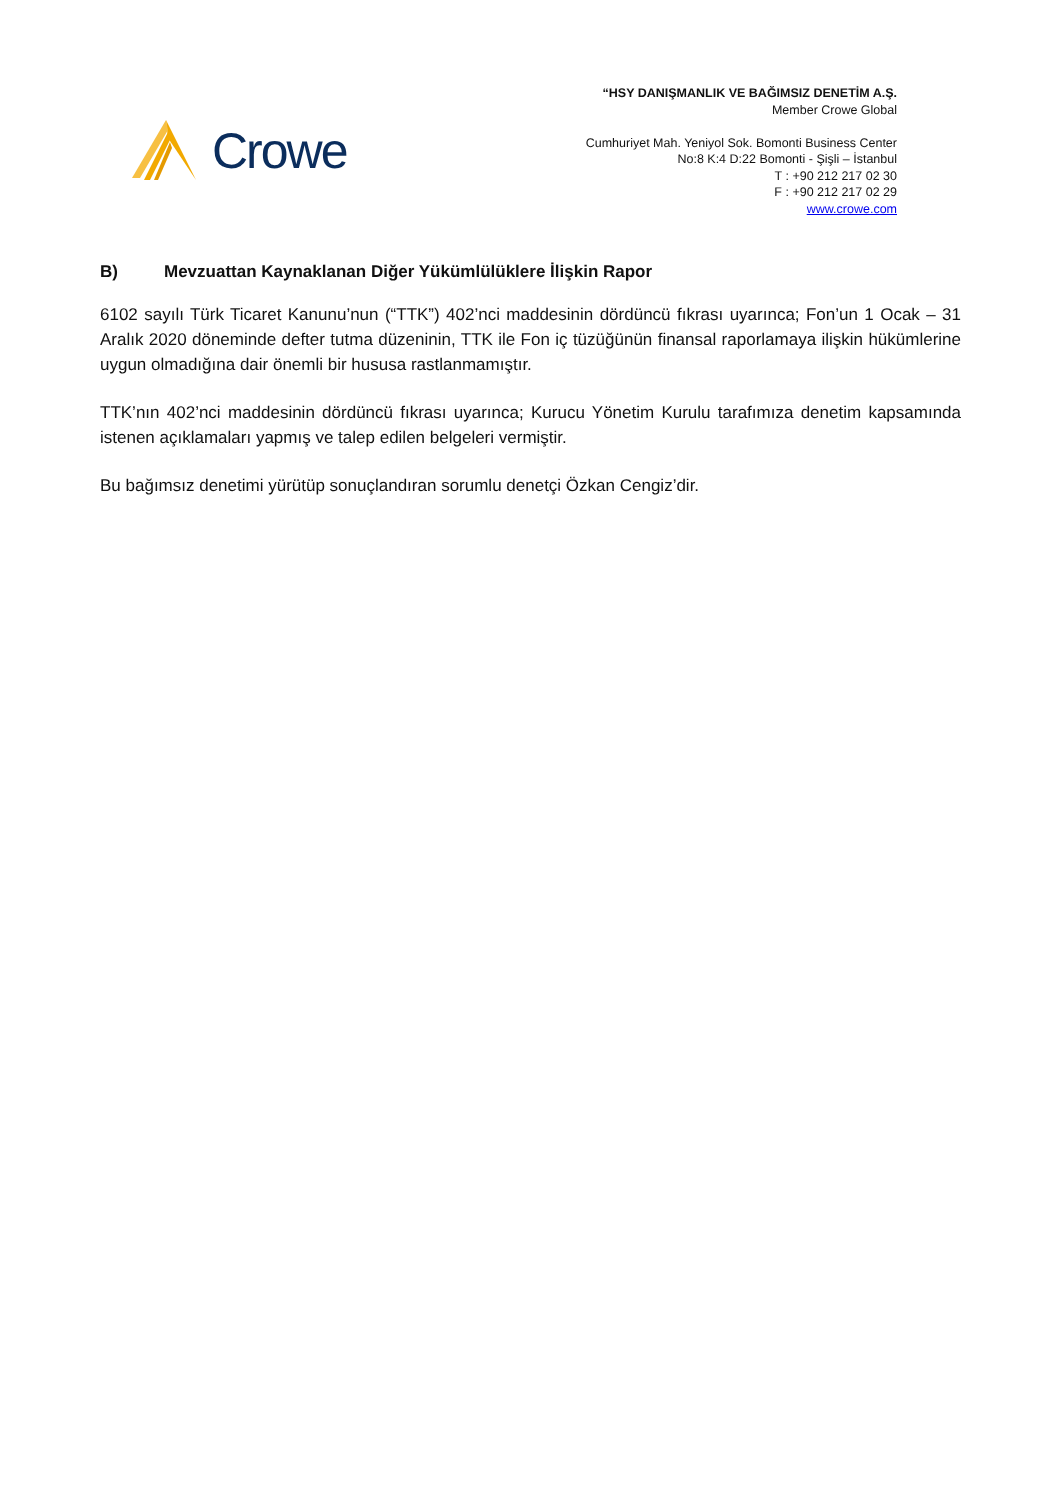Crowe
“HSY DANIŞMANLIK VE BAĞIMSIZ DENETİM A.Ş.
Member Crowe Global
Cumhuriyet Mah. Yeniyol Sok. Bomonti Business Center
No:8 K:4 D:22 Bomonti - Şişli – İstanbul
T : +90 212 217 02 30
F : +90 212 217 02 29
www.crowe.com
B) Mevzuattan Kaynaklanan Diğer Yükümlülüklere İlişkin Rapor
6102 sayılı Türk Ticaret Kanunu’nun (“TTK”) 402’nci maddesinin dördüncü fıkrası uyarınca; Fon’un 1 Ocak – 31 Aralık 2020 döneminde defter tutma düzeninin, TTK ile Fon iç tüzüğünün finansal raporlamaya ilişkin hükümlerine uygun olmadığına dair önemli bir hususa rastlanmamıştır.
TTK’nın 402’nci maddesinin dördüncü fıkrası uyarınca; Kurucu Yönetim Kurulu tarafımıza denetim kapsamında istenen açıklamaları yapmış ve talep edilen belgeleri vermiştir.
Bu bağımsız denetimi yürütüp sonuçlandıran sorumlu denetçi Özkan Cengiz’dir.